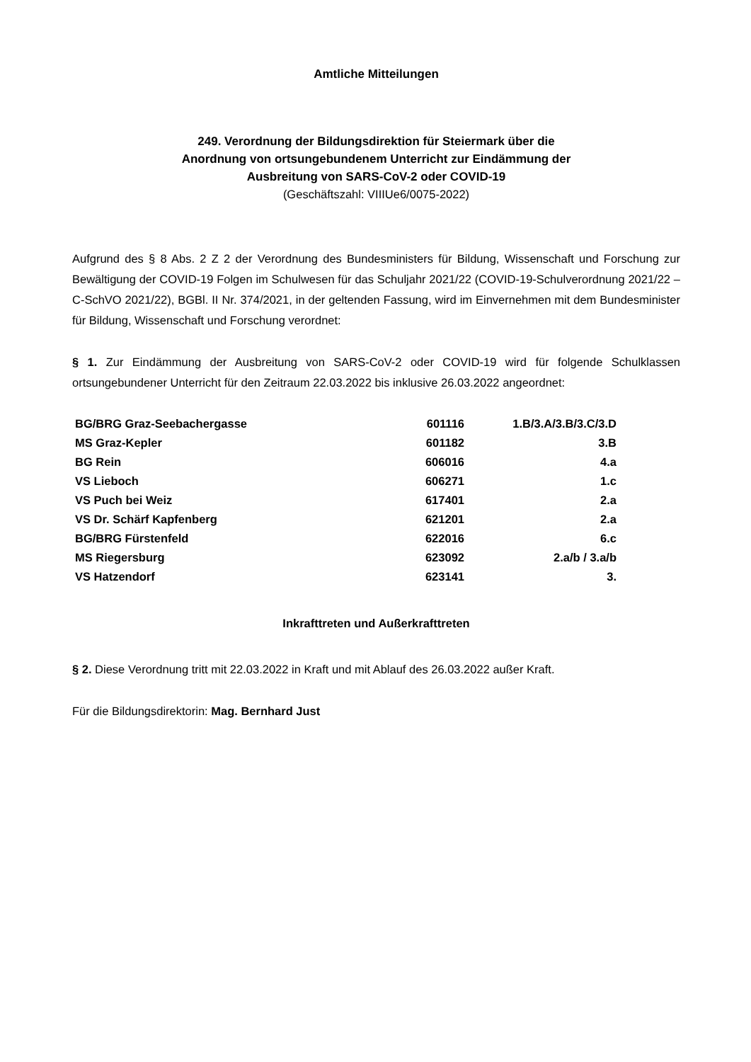Amtliche Mitteilungen
249. Verordnung der Bildungsdirektion für Steiermark über die
Anordnung von ortsungebundenem Unterricht zur Eindämmung der
Ausbreitung von SARS-CoV-2 oder COVID-19
(Geschäftszahl: VIIIUe6/0075-2022)
Aufgrund des § 8 Abs. 2 Z 2 der Verordnung des Bundesministers für Bildung, Wissenschaft und Forschung zur Bewältigung der COVID-19 Folgen im Schulwesen für das Schuljahr 2021/22 (COVID-19-Schulverordnung 2021/22 – C-SchVO 2021/22), BGBl. II Nr. 374/2021, in der geltenden Fassung, wird im Einvernehmen mit dem Bundesminister für Bildung, Wissenschaft und Forschung verordnet:
§ 1. Zur Eindämmung der Ausbreitung von SARS-CoV-2 oder COVID-19 wird für folgende Schulklassen ortsungebundener Unterricht für den Zeitraum 22.03.2022 bis inklusive 26.03.2022 angeordnet:
| BG/BRG Graz-Seebachergasse | 601116 | 1.B/3.A/3.B/3.C/3.D |
| MS Graz-Kepler | 601182 | 3.B |
| BG Rein | 606016 | 4.a |
| VS Lieboch | 606271 | 1.c |
| VS Puch bei Weiz | 617401 | 2.a |
| VS Dr. Schärf Kapfenberg | 621201 | 2.a |
| BG/BRG Fürstenfeld | 622016 | 6.c |
| MS Riegersburg | 623092 | 2.a/b / 3.a/b |
| VS Hatzendorf | 623141 | 3. |
Inkrafttreten und Außerkrafttreten
§ 2. Diese Verordnung tritt mit 22.03.2022 in Kraft und mit Ablauf des 26.03.2022 außer Kraft.
Für die Bildungsdirektorin: Mag. Bernhard Just